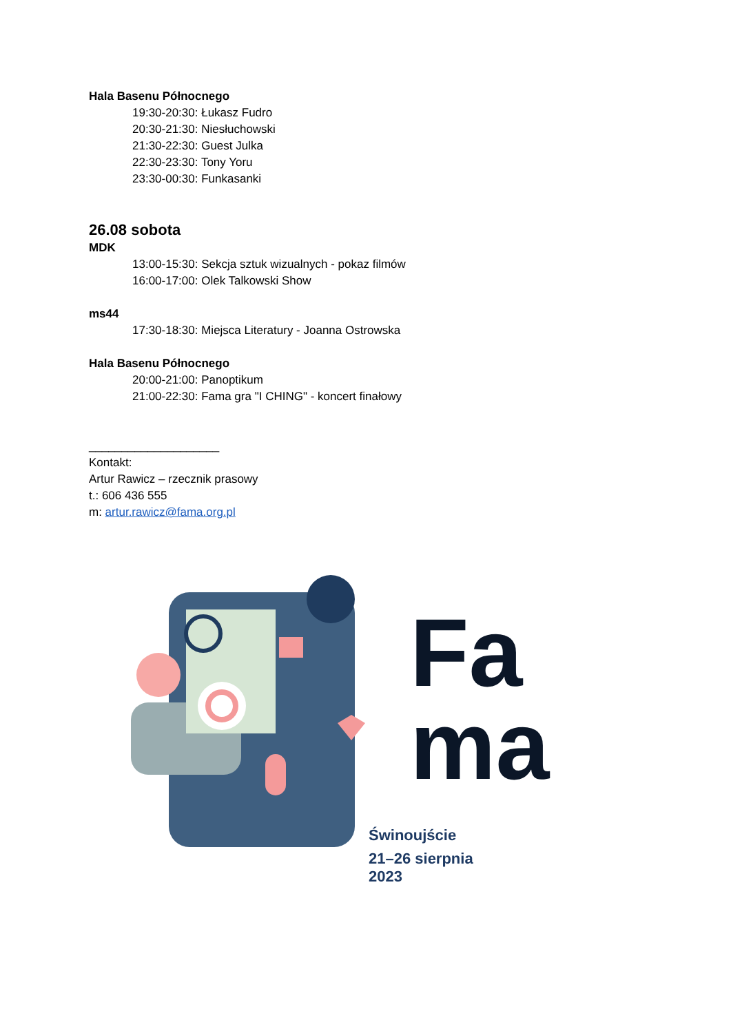Hala Basenu Północnego
19:30-20:30: Łukasz Fudro
20:30-21:30: Niesłuchowski
21:30-22:30: Guest Julka
22:30-23:30: Tony Yoru
23:30-00:30: Funkasanki
26.08 sobota
MDK
13:00-15:30: Sekcja sztuk wizualnych - pokaz filmów
16:00-17:00: Olek Talkowski Show
ms44
17:30-18:30: Miejsca Literatury - Joanna Ostrowska
Hala Basenu Północnego
20:00-21:00: Panoptikum
21:00-22:30: Fama gra "I CHING" - koncert finałowy
____________________
Kontakt:
Artur Rawicz – rzecznik prasowy
t.: 606 436 555
m: artur.rawicz@fama.org.pl
Fa
ma
Świnoujście
21–26 sierpnia
2023